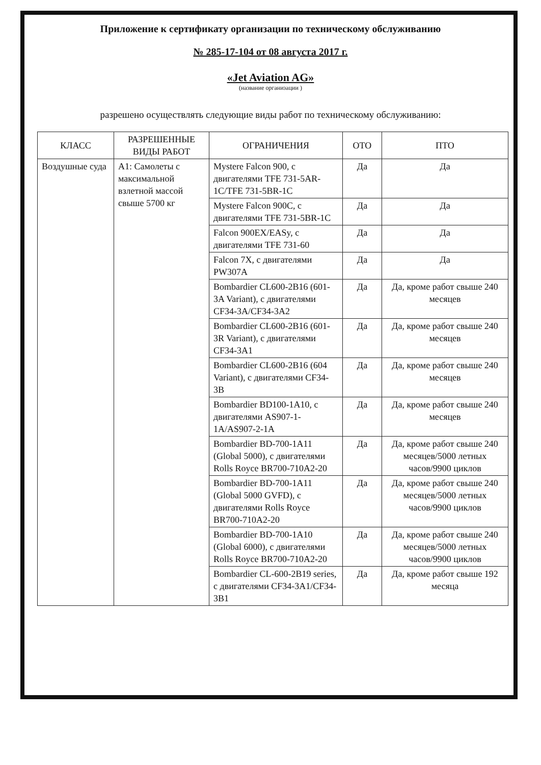Приложение к сертификату организации по техническому обслуживанию
№ 285-17-104 от 08 августа 2017 г.
«Jet Aviation AG»
(название организации )
разрешено осуществлять следующие виды работ по техническому обслуживанию:
| КЛАСС | РАЗРЕШЕННЫЕ ВИДЫ РАБОТ | ОГРАНИЧЕНИЯ | ОТО | ПТО |
| --- | --- | --- | --- | --- |
| Воздушные суда | A1: Самолеты с максимальной взлетной массой свыше 5700 кг | Mystere Falcon 900, с двигателями TFE 731-5AR-1C/TFE 731-5BR-1C | Да | Да |
| | | Mystere Falcon 900C, с двигателями TFE 731-5BR-1C | Да | Да |
| | | Falcon 900EX/EASy, с двигателями TFE 731-60 | Да | Да |
| | | Falcon 7X, с двигателями PW307A | Да | Да |
| | | Bombardier CL600-2B16 (601-3A Variant), с двигателями CF34-3A/CF34-3A2 | Да | Да, кроме работ свыше 240 месяцев |
| | | Bombardier CL600-2B16 (601-3R Variant), с двигателями CF34-3A1 | Да | Да, кроме работ свыше 240 месяцев |
| | | Bombardier CL600-2B16 (604 Variant), с двигателями CF34-3B | Да | Да, кроме работ свыше 240 месяцев |
| | | Bombardier BD100-1A10, с двигателями AS907-1-1A/AS907-2-1A | Да | Да, кроме работ свыше 240 месяцев |
| | | Bombardier BD-700-1A11 (Global 5000), с двигателями Rolls Royce BR700-710A2-20 | Да | Да, кроме работ свыше 240 месяцев/5000 летных часов/9900 циклов |
| | | Bombardier BD-700-1A11 (Global 5000 GVFD), с двигателями Rolls Royce BR700-710A2-20 | Да | Да, кроме работ свыше 240 месяцев/5000 летных часов/9900 циклов |
| | | Bombardier BD-700-1A10 (Global 6000), с двигателями Rolls Royce BR700-710A2-20 | Да | Да, кроме работ свыше 240 месяцев/5000 летных часов/9900 циклов |
| | | Bombardier CL-600-2B19 series, с двигателями CF34-3A1/CF34-3B1 | Да | Да, кроме работ свыше 192 месяца |